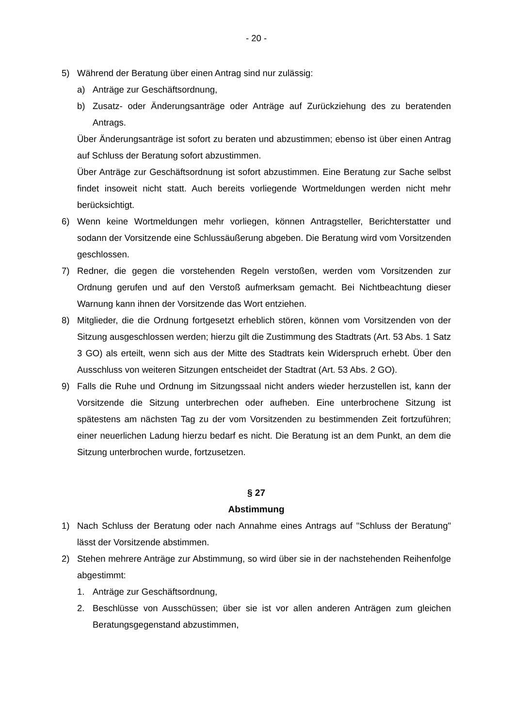- 20 -
5) Während der Beratung über einen Antrag sind nur zulässig:
a) Anträge zur Geschäftsordnung,
b) Zusatz- oder Änderungsanträge oder Anträge auf Zurückziehung des zu beratenden Antrags.
Über Änderungsanträge ist sofort zu beraten und abzustimmen; ebenso ist über einen Antrag auf Schluss der Beratung sofort abzustimmen.
Über Anträge zur Geschäftsordnung ist sofort abzustimmen. Eine Beratung zur Sache selbst findet insoweit nicht statt. Auch bereits vorliegende Wortmeldungen werden nicht mehr berücksichtigt.
6) Wenn keine Wortmeldungen mehr vorliegen, können Antragsteller, Berichterstatter und sodann der Vorsitzende eine Schlussäußerung abgeben. Die Beratung wird vom Vorsitzenden geschlossen.
7) Redner, die gegen die vorstehenden Regeln verstoßen, werden vom Vorsitzenden zur Ordnung gerufen und auf den Verstoß aufmerksam gemacht. Bei Nichtbeachtung dieser Warnung kann ihnen der Vorsitzende das Wort entziehen.
8) Mitglieder, die die Ordnung fortgesetzt erheblich stören, können vom Vorsitzenden von der Sitzung ausgeschlossen werden; hierzu gilt die Zustimmung des Stadtrats (Art. 53 Abs. 1 Satz 3 GO) als erteilt, wenn sich aus der Mitte des Stadtrats kein Widerspruch erhebt. Über den Ausschluss von weiteren Sitzungen entscheidet der Stadtrat (Art. 53 Abs. 2 GO).
9) Falls die Ruhe und Ordnung im Sitzungssaal nicht anders wieder herzustellen ist, kann der Vorsitzende die Sitzung unterbrechen oder aufheben. Eine unterbrochene Sitzung ist spätestens am nächsten Tag zu der vom Vorsitzenden zu bestimmenden Zeit fortzuführen; einer neuerlichen Ladung hierzu bedarf es nicht. Die Beratung ist an dem Punkt, an dem die Sitzung unterbrochen wurde, fortzusetzen.
§ 27
Abstimmung
1) Nach Schluss der Beratung oder nach Annahme eines Antrags auf "Schluss der Beratung" lässt der Vorsitzende abstimmen.
2) Stehen mehrere Anträge zur Abstimmung, so wird über sie in der nachstehenden Reihenfolge abgestimmt:
1. Anträge zur Geschäftsordnung,
2. Beschlüsse von Ausschüssen; über sie ist vor allen anderen Anträgen zum gleichen Beratungsgegenstand abzustimmen,